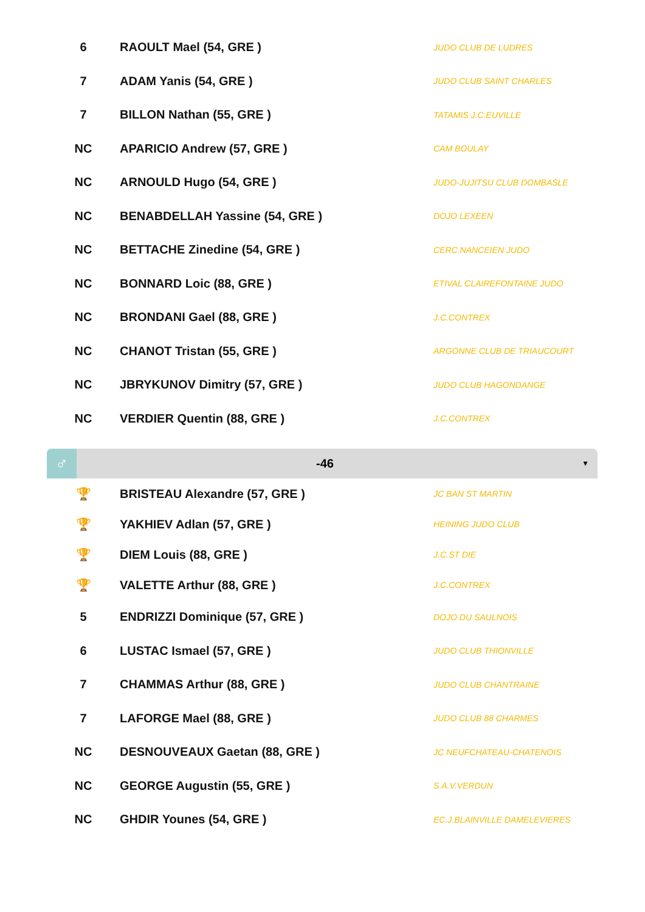| 6 | RAOULT Mael (54, GRE ) | JUDO CLUB DE LUDRES |
| 7 | ADAM Yanis (54, GRE ) | JUDO CLUB SAINT CHARLES |
| 7 | BILLON Nathan (55, GRE ) | TATAMIS J.C.EUVILLE |
| NC | APARICIO Andrew (57, GRE ) | CAM BOULAY |
| NC | ARNOULD Hugo (54, GRE ) | JUDO-JUJITSU CLUB DOMBASLE |
| NC | BENABDELLAH Yassine (54, GRE ) | DOJO LEXEEN |
| NC | BETTACHE Zinedine (54, GRE ) | CERC.NANCEIEN JUDO |
| NC | BONNARD Loic (88, GRE ) | ETIVAL CLAIREFONTAINE JUDO |
| NC | BRONDANI Gael (88, GRE ) | J.C.CONTREX |
| NC | CHANOT Tristan (55, GRE ) | ARGONNE CLUB DE TRIAUCOURT |
| NC | JBRYKUNOV Dimitry (57, GRE ) | JUDO CLUB HAGONDANGE |
| NC | VERDIER Quentin (88, GRE ) | J.C.CONTREX |
♂
-46
▼
| 🏆 | BRISTEAU Alexandre (57, GRE ) | JC BAN ST MARTIN |
| 🏆 | YAKHIEV Adlan (57, GRE ) | HEINING JUDO CLUB |
| 🏆 | DIEM Louis (88, GRE ) | J.C.ST DIE |
| 🏆 | VALETTE Arthur (88, GRE ) | J.C.CONTREX |
| 5 | ENDRIZZI Dominique (57, GRE ) | DOJO DU SAULNOIS |
| 6 | LUSTAC Ismael (57, GRE ) | JUDO CLUB THIONVILLE |
| 7 | CHAMMAS Arthur (88, GRE ) | JUDO CLUB CHANTRAINE |
| 7 | LAFORGE Mael (88, GRE ) | JUDO CLUB 88 CHARMES |
| NC | DESNOUVEAUX Gaetan (88, GRE ) | JC NEUFCHATEAU-CHATENOIS |
| NC | GEORGE Augustin (55, GRE ) | S.A.V.VERDUN |
| NC | GHDIR Younes (54, GRE ) | EC.J.BLAINVILLE DAMELEVIERES |